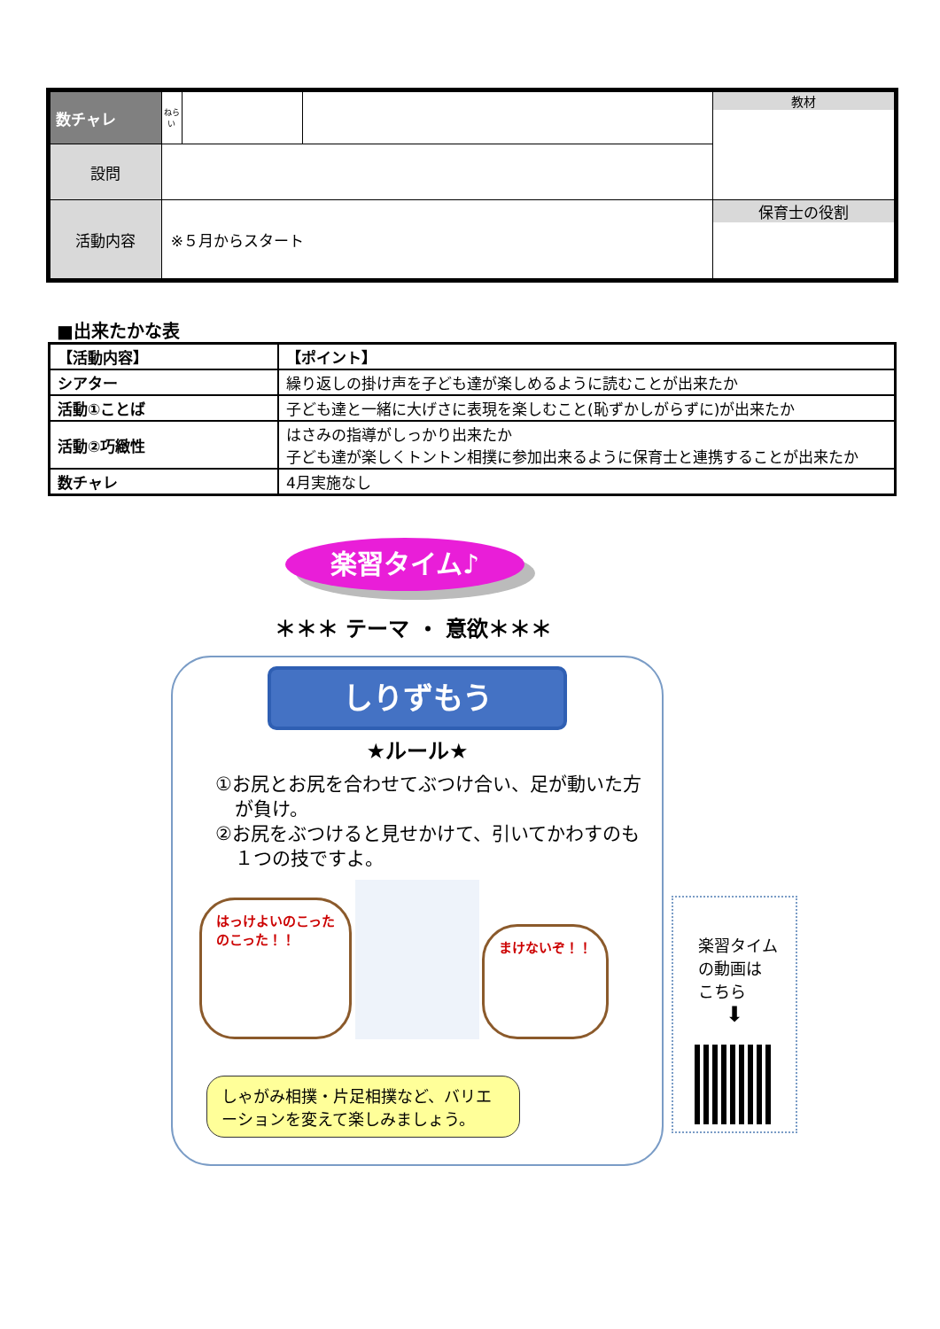| 数チャレ | ねらい | | | 教材 |
| 設問 | | | | |
| 活動内容 | ※５月からスタート | | | 保育士の役割 |
■出来たかな表
| 【活動内容】 | 【ポイント】 |
| シアター | 繰り返しの掛け声を子ども達が楽しめるように読むことが出来たか |
| 活動①ことば | 子ども達と一緒に大げさに表現を楽しむこと(恥ずかしがらずに)が出来たか |
| 活動②巧緻性 | はさみの指導がしっかり出来たか 子ども達が楽しくトントン相撲に参加出来るように保育士と連携することが出来たか |
| 数チャレ | 4月実施なし |
楽習タイム♪
＊＊＊ テーマ ・ 意欲＊＊＊
しりずもう
★ルール★
①お尻とお尻を合わせてぶつけ合い、足が動いた方が負け。
②お尻をぶつけると見せかけて、引いてかわすのも１つの技ですよ。
はっけよいのこった
のこった！！
まけないぞ！！
しゃがみ相撲・片足相撲など、バリエーションを変えて楽しみましょう。
楽習タイム
の動画は
こちら
⬇